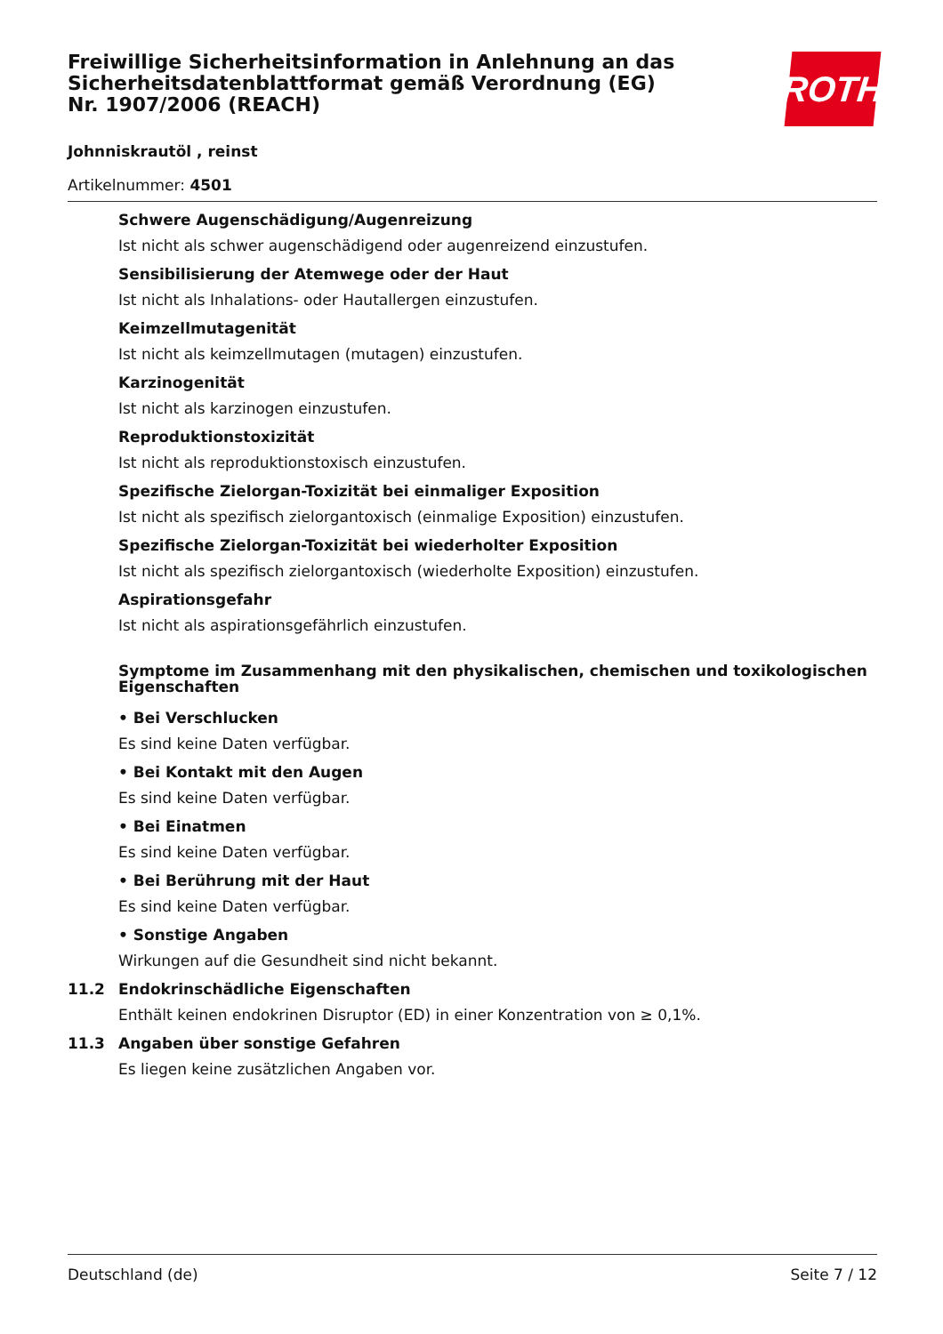ROTH
Freiwillige Sicherheitsinformation in Anlehnung an das Sicherheitsdatenblattformat gemäß Verordnung (EG) Nr. 1907/2006 (REACH)
Johnniskrautöl , reinst
Artikelnummer: 4501
Schwere Augenschädigung/Augenreizung
Ist nicht als schwer augenschädigend oder augenreizend einzustufen.
Sensibilisierung der Atemwege oder der Haut
Ist nicht als Inhalations- oder Hautallergen einzustufen.
Keimzellmutagenität
Ist nicht als keimzellmutagen (mutagen) einzustufen.
Karzinogenität
Ist nicht als karzinogen einzustufen.
Reproduktionstoxizität
Ist nicht als reproduktionstoxisch einzustufen.
Spezifische Zielorgan-Toxizität bei einmaliger Exposition
Ist nicht als spezifisch zielorgantoxisch (einmalige Exposition) einzustufen.
Spezifische Zielorgan-Toxizität bei wiederholter Exposition
Ist nicht als spezifisch zielorgantoxisch (wiederholte Exposition) einzustufen.
Aspirationsgefahr
Ist nicht als aspirationsgefährlich einzustufen.
Symptome im Zusammenhang mit den physikalischen, chemischen und toxikologischen Eigenschaften
• Bei Verschlucken
Es sind keine Daten verfügbar.
• Bei Kontakt mit den Augen
Es sind keine Daten verfügbar.
• Bei Einatmen
Es sind keine Daten verfügbar.
• Bei Berührung mit der Haut
Es sind keine Daten verfügbar.
• Sonstige Angaben
Wirkungen auf die Gesundheit sind nicht bekannt.
11.2 Endokrinschädliche Eigenschaften
Enthält keinen endokrinen Disruptor (ED) in einer Konzentration von ≥ 0,1%.
11.3 Angaben über sonstige Gefahren
Es liegen keine zusätzlichen Angaben vor.
Deutschland (de) Seite 7 / 12